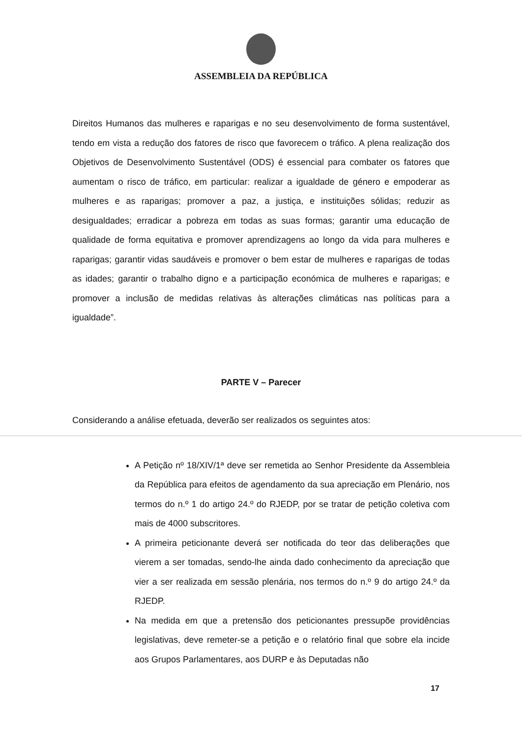ASSEMBLEIA DA REPÚBLICA
Direitos Humanos das mulheres e raparigas e no seu desenvolvimento de forma sustentável, tendo em vista a redução dos fatores de risco que favorecem o tráfico. A plena realização dos Objetivos de Desenvolvimento Sustentável (ODS) é essencial para combater os fatores que aumentam o risco de tráfico, em particular: realizar a igualdade de género e empoderar as mulheres e as raparigas; promover a paz, a justiça, e instituições sólidas; reduzir as desigualdades; erradicar a pobreza em todas as suas formas; garantir uma educação de qualidade de forma equitativa e promover aprendizagens ao longo da vida para mulheres e raparigas; garantir vidas saudáveis e promover o bem estar de mulheres e raparigas de todas as idades; garantir o trabalho digno e a participação económica de mulheres e raparigas; e promover a inclusão de medidas relativas às alterações climáticas nas políticas para a igualdade”.
PARTE V – Parecer
Considerando a análise efetuada, deverão ser realizados os seguintes atos:
A Petição nº 18/XIV/1ª deve ser remetida ao Senhor Presidente da Assembleia da República para efeitos de agendamento da sua apreciação em Plenário, nos termos do n.º 1 do artigo 24.º do RJEDP, por se tratar de petição coletiva com mais de 4000 subscritores.
A primeira peticionante deverá ser notificada do teor das deliberações que vierem a ser tomadas, sendo-lhe ainda dado conhecimento da apreciação que vier a ser realizada em sessão plenária, nos termos do n.º 9 do artigo 24.º da RJEDP.
Na medida em que a pretensão dos peticionantes pressupõe providências legislativas, deve remeter-se a petição e o relatório final que sobre ela incide aos Grupos Parlamentares, aos DURP e às Deputadas não
17